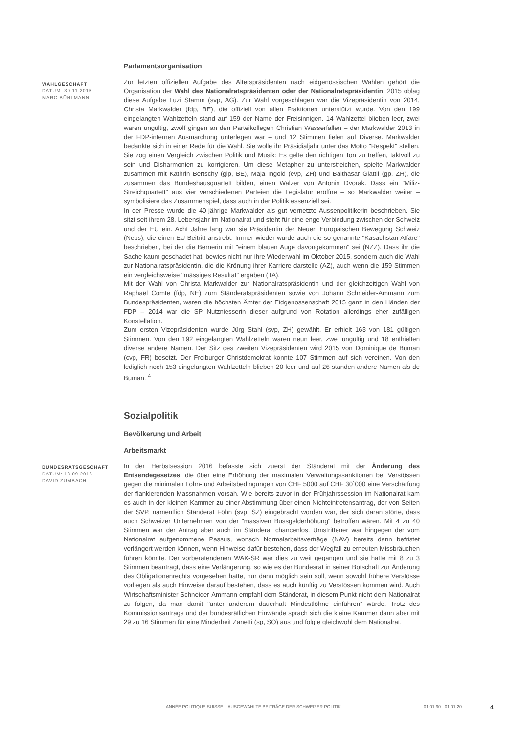Parlamentsorganisation
WAHLGESCHÄFT
DATUM: 30.11.2015
MARC BÜHLMANN
Zur letzten offiziellen Aufgabe des Alterspräsidenten nach eidgenössischen Wahlen gehört die Organisation der Wahl des Nationalratspräsidenten oder der Nationalratspräsidentin. 2015 oblag diese Aufgabe Luzi Stamm (svp, AG). Zur Wahl vorgeschlagen war die Vizepräsidentin von 2014, Christa Markwalder (fdp, BE), die offiziell von allen Fraktionen unterstützt wurde. Von den 199 eingelangten Wahlzetteln stand auf 159 der Name der Freisinnigen. 14 Wahlzettel blieben leer, zwei waren ungültig, zwölf gingen an den Parteikollegen Christian Wasserfallen – der Markwalder 2013 in der FDP-internen Ausmarchung unterlegen war – und 12 Stimmen fielen auf Diverse. Markwalder bedankte sich in einer Rede für die Wahl. Sie wolle ihr Präsidialjahr unter das Motto "Respekt" stellen. Sie zog einen Vergleich zwischen Politik und Musik: Es gelte den richtigen Ton zu treffen, taktvoll zu sein und Disharmonien zu korrigieren. Um diese Metapher zu unterstreichen, spielte Markwalder zusammen mit Kathrin Bertschy (glp, BE), Maja Ingold (evp, ZH) und Balthasar Glättli (gp, ZH), die zusammen das Bundeshausquartett bilden, einen Walzer von Antonin Dvorak. Dass ein "Miliz-Streichquartett" aus vier verschiedenen Parteien die Legislatur eröffne – so Markwalder weiter – symbolisiere das Zusammenspiel, dass auch in der Politik essenziell sei.
In der Presse wurde die 40-jährige Markwalder als gut vernetzte Aussenpolitikerin beschrieben. Sie sitzt seit ihrem 28. Lebensjahr im Nationalrat und steht für eine enge Verbindung zwischen der Schweiz und der EU ein. Acht Jahre lang war sie Präsidentin der Neuen Europäischen Bewegung Schweiz (Nebs), die einen EU-Beitritt anstrebt. Immer wieder wurde auch die so genannte "Kasachstan-Affäre" beschrieben, bei der die Bernerin mit "einem blauen Auge davongekommen" sei (NZZ). Dass ihr die Sache kaum geschadet hat, bewies nicht nur ihre Wiederwahl im Oktober 2015, sondern auch die Wahl zur Nationalratspräsidentin, die die Krönung ihrer Karriere darstelle (AZ), auch wenn die 159 Stimmen ein vergleichsweise "mässiges Resultat" ergäben (TA).
Mit der Wahl von Christa Markwalder zur Nationalratspräsidentin und der gleichzeitigen Wahl von Raphaël Comte (fdp, NE) zum Ständeratspräsidenten sowie von Johann Schneider-Ammann zum Bundespräsidenten, waren die höchsten Ämter der Eidgenossenschaft 2015 ganz in den Händen der FDP – 2014 war die SP Nutzniesserin dieser aufgrund von Rotation allerdings eher zufälligen Konstellation.
Zum ersten Vizepräsidenten wurde Jürg Stahl (svp, ZH) gewählt. Er erhielt 163 von 181 gültigen Stimmen. Von den 192 eingelangten Wahlzetteln waren neun leer, zwei ungültig und 18 enthielten diverse andere Namen. Der Sitz des zweiten Vizepräsidenten wird 2015 von Dominique de Buman (cvp, FR) besetzt. Der Freiburger Christdemokrat konnte 107 Stimmen auf sich vereinen. Von den lediglich noch 153 eingelangten Wahlzetteln blieben 20 leer und auf 26 standen andere Namen als de Buman. <sup>4</sup>
Sozialpolitik
Bevölkerung und Arbeit
Arbeitsmarkt
BUNDESRATSGESCHÄFT
DATUM: 13.09.2016
DAVID ZUMBACH
In der Herbstsession 2016 befasste sich zuerst der Ständerat mit der Änderung des Entsendegesetzes, die über eine Erhöhung der maximalen Verwaltungssanktionen bei Verstössen gegen die minimalen Lohn- und Arbeitsbedingungen von CHF 5000 auf CHF 30`000 eine Verschärfung der flankierenden Massnahmen vorsah. Wie bereits zuvor in der Frühjahrssession im Nationalrat kam es auch in der kleinen Kammer zu einer Abstimmung über einen Nichteintretensantrag, der von Seiten der SVP, namentlich Ständerat Föhn (svp, SZ) eingebracht worden war, der sich daran störte, dass auch Schweizer Unternehmen von der "massiven Bussgelderhöhung" betroffen wären. Mit 4 zu 40 Stimmen war der Antrag aber auch im Ständerat chancenlos. Umstrittener war hingegen der vom Nationalrat aufgenommene Passus, wonach Normalarbeitsverträge (NAV) bereits dann befristet verlängert werden können, wenn Hinweise dafür bestehen, dass der Wegfall zu erneuten Missbräuchen führen könnte. Der vorberatendenen WAK-SR war dies zu weit gegangen und sie hatte mit 8 zu 3 Stimmen beantragt, dass eine Verlängerung, so wie es der Bundesrat in seiner Botschaft zur Änderung des Obligationenrechts vorgesehen hatte, nur dann möglich sein soll, wenn sowohl frühere Verstösse vorliegen als auch Hinweise darauf bestehen, dass es auch künftig zu Verstössen kommen wird. Auch Wirtschaftsminister Schneider-Ammann empfahl dem Ständerat, in diesem Punkt nicht dem Nationalrat zu folgen, da man damit "unter anderem dauerhaft Mindestlöhne einführen" würde. Trotz des Kommissionsantrags und der bundesrätlichen Einwände sprach sich die kleine Kammer dann aber mit 29 zu 16 Stimmen für eine Minderheit Zanetti (sp, SO) aus und folgte gleichwohl dem Nationalrat.
ANNÉE POLITIQUE SUISSE – AUSGEWÄHLTE BEITRÄGE DER SCHWEIZER POLITIK 01.01.90 - 01.01.20
4